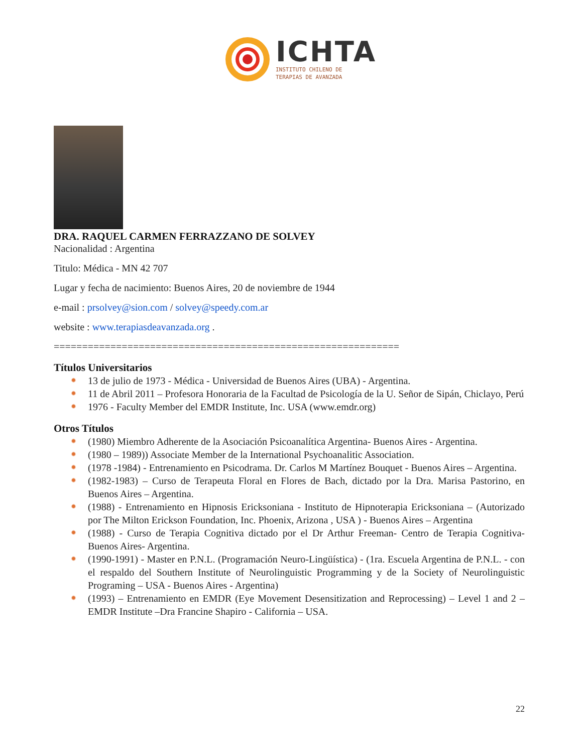ICHTA
INSTITUTO CHILENO DE
TERAPIAS DE AVANZADA
DRA. RAQUEL CARMEN FERRAZZANO DE SOLVEY
Nacionalidad : Argentina
Titulo: Médica - MN 42 707
Lugar y fecha de nacimiento: Buenos Aires, 20 de noviembre de 1944
e-mail : prsolvey@sion.com / solvey@speedy.com.ar
website : www.terapiasdeavanzada.org .
=============================================================
Títulos Universitarios
✹ 13 de julio de 1973 - Médica - Universidad de Buenos Aires (UBA) - Argentina.
✹ 11 de Abril 2011 – Profesora Honoraria de la Facultad de Psicología de la U. Señor de Sipán, Chiclayo, Perú
✹ 1976 - Faculty Member del EMDR Institute, Inc. USA (www.emdr.org)
Otros Títulos
✹ (1980) Miembro Adherente de la Asociación Psicoanalítica Argentina- Buenos Aires - Argentina.
✹ (1980 – 1989)) Associate Member de la International Psychoanalitic Association.
✹ (1978 -1984) - Entrenamiento en Psicodrama. Dr. Carlos M Martínez Bouquet - Buenos Aires – Argentina.
✹ (1982-1983) – Curso de Terapeuta Floral en Flores de Bach, dictado por la Dra. Marisa Pastorino, en Buenos Aires – Argentina.
✹ (1988) - Entrenamiento en Hipnosis Ericksoniana - Instituto de Hipnoterapia Ericksoniana – (Autorizado por The Milton Erickson Foundation, Inc. Phoenix, Arizona , USA ) - Buenos Aires – Argentina
✹ (1988) - Curso de Terapia Cognitiva dictado por el Dr Arthur Freeman- Centro de Terapia Cognitiva- Buenos Aires- Argentina.
✹ (1990-1991) - Master en P.N.L. (Programación Neuro-Lingüística) - (1ra. Escuela Argentina de P.N.L. - con el respaldo del Southern Institute of Neurolinguistic Programming y de la Society of Neurolinguistic Programing – USA - Buenos Aires - Argentina)
✹ (1993) – Entrenamiento en EMDR (Eye Movement Desensitization and Reprocessing) – Level 1 and 2 – EMDR Institute –Dra Francine Shapiro - California – USA.
22